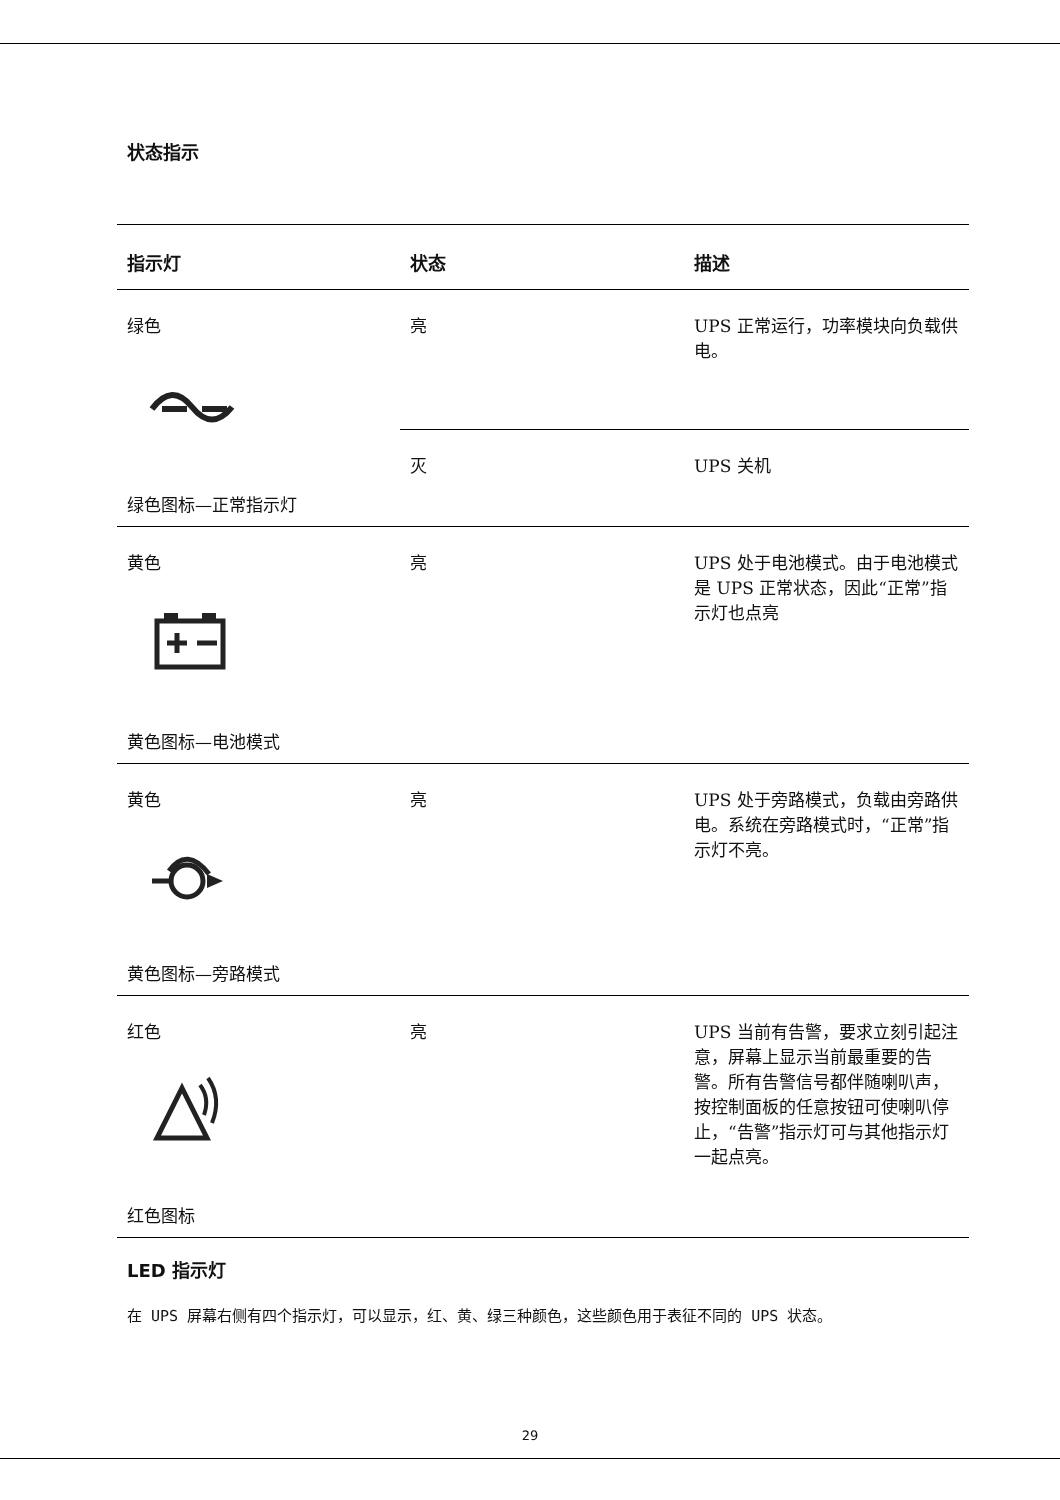状态指示
| 指示灯 | 状态 | 描述 |
| --- | --- | --- |
| 绿色 绿色图标—正常指示灯 | 亮 | UPS 正常运行，功率模块向负载供电。 |
| | 灭 | UPS 关机 |
| 黄色 黄色图标—电池模式 | 亮 | UPS 处于电池模式。由于电池模式是 UPS 正常状态，因此“正常”指示灯也点亮 |
| 黄色 黄色图标—旁路模式 | 亮 | UPS 处于旁路模式，负载由旁路供电。系统在旁路模式时，“正常”指示灯不亮。 |
| 红色 红色图标 | 亮 | UPS 当前有告警，要求立刻引起注意，屏幕上显示当前最重要的告警。所有告警信号都伴随喇叭声，按控制面板的任意按钮可使喇叭停止，“告警”指示灯可与其他指示灯一起点亮。 |
LED 指示灯
在 UPS 屏幕右侧有四个指示灯，可以显示，红、黄、绿三种颜色，这些颜色用于表征不同的 UPS 状态。
29